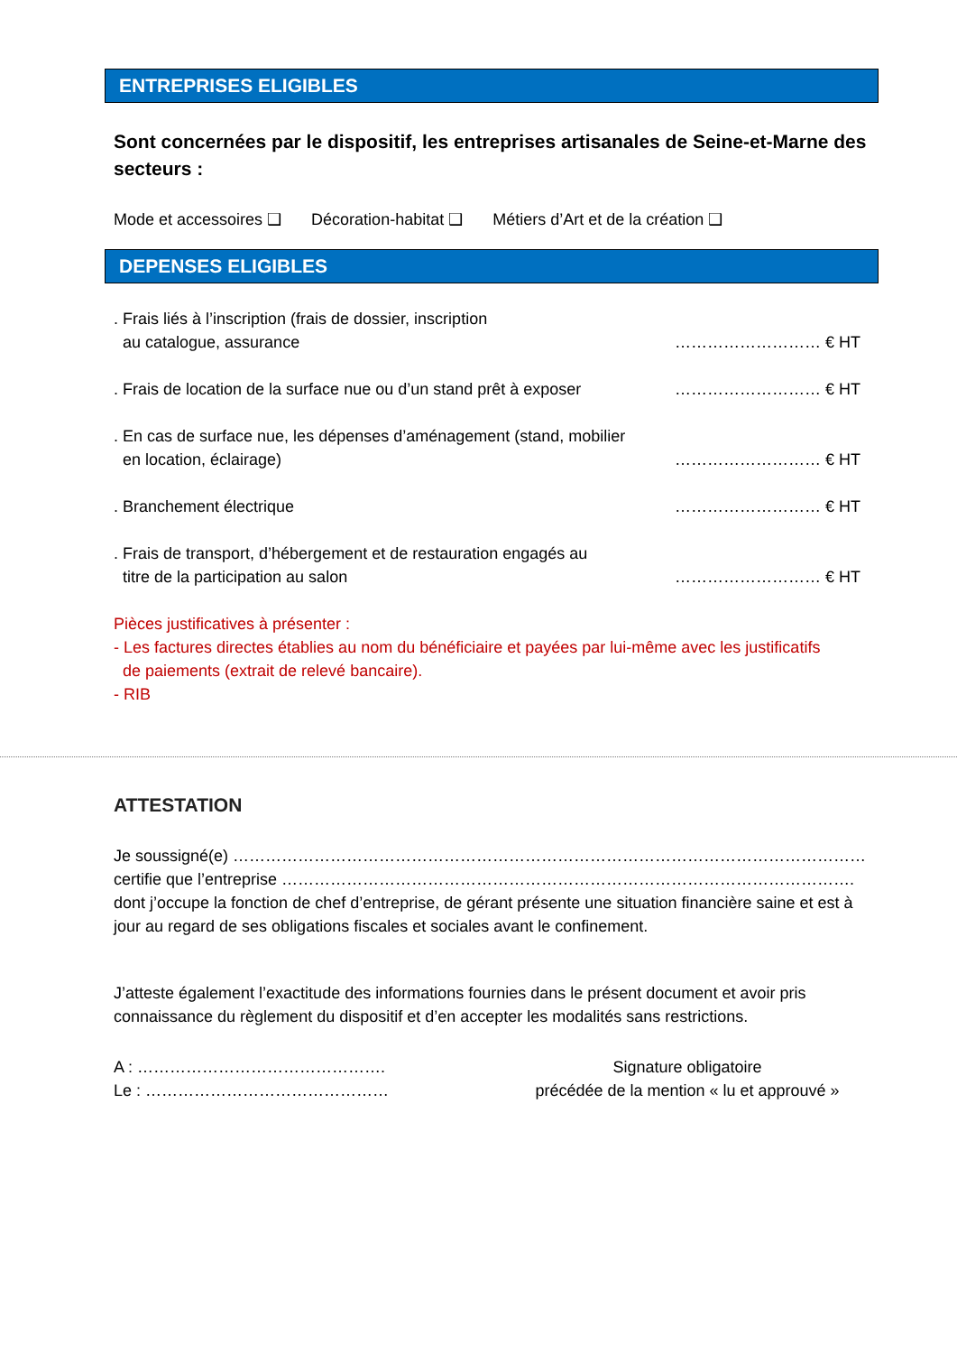ENTREPRISES ELIGIBLES
Sont concernées par le dispositif, les entreprises artisanales de Seine-et-Marne des secteurs :
Mode et accessoires ❑ Décoration-habitat ❑ Métiers d’Art et de la création ❑
DEPENSES ELIGIBLES
. Frais liés à l’inscription (frais de dossier, inscription
au catalogue, assurance
……………………… € HT
. Frais de location de la surface nue ou d’un stand prêt à exposer
……………………… € HT
. En cas de surface nue, les dépenses d’aménagement (stand, mobilier
en location, éclairage)
……………………… € HT
. Branchement électrique
……………………… € HT
. Frais de transport, d’hébergement et de restauration engagés au
titre de la participation au salon
……………………… € HT
Pièces justificatives à présenter :
- Les factures directes établies au nom du bénéficiaire et payées par lui-même avec les justificatifs
de paiements (extrait de relevé bancaire).
- RIB
ATTESTATION
Je soussigné(e) ………………………………………………………………………………………………………
certifie que l’entreprise …………………………………………………………………………………………….
dont j’occupe la fonction de chef d’entreprise, de gérant présente une situation financière saine et est à jour au regard de ses obligations fiscales et sociales avant le confinement.
J’atteste également l’exactitude des informations fournies dans le présent document et avoir pris connaissance du règlement du dispositif et d’en accepter les modalités sans restrictions.
A : ……………………………………….
Le : ………………………………………
Signature obligatoire
précédée de la mention « lu et approuvé »